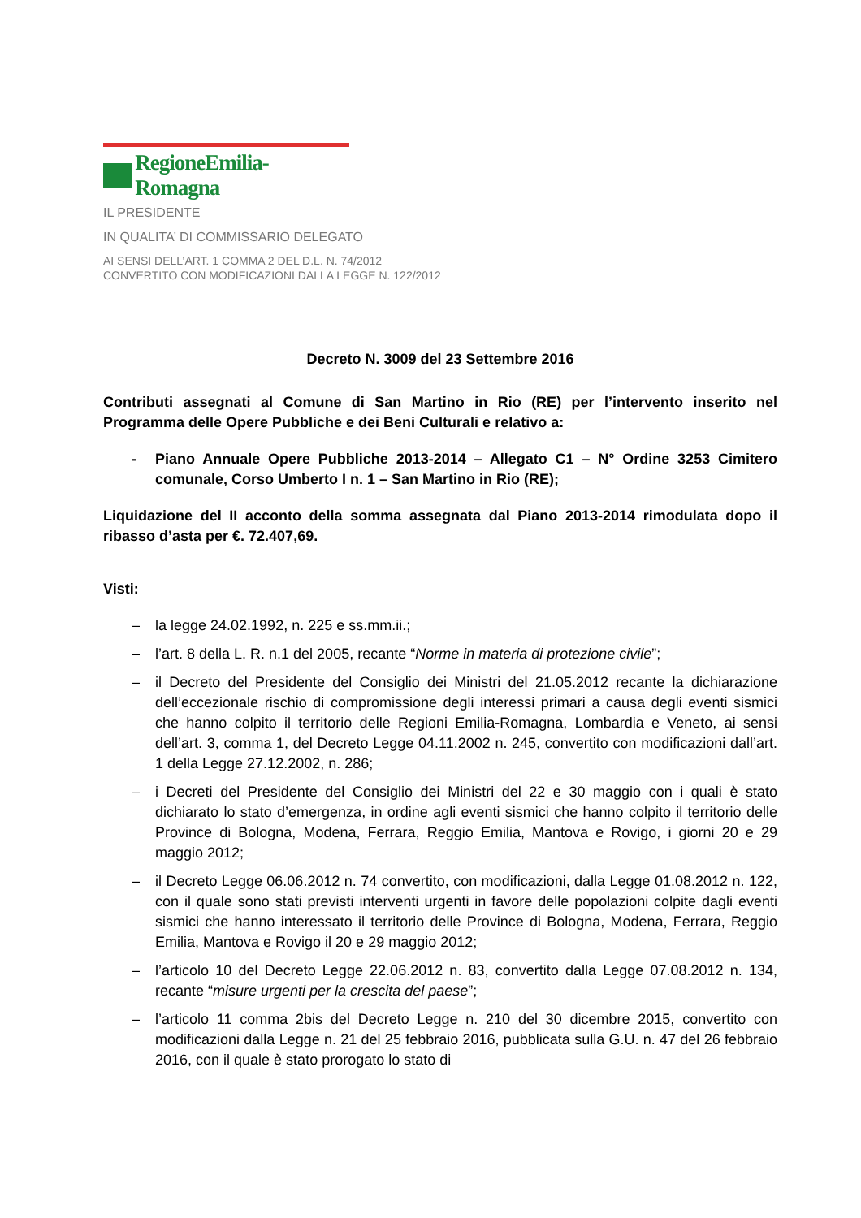RegioneEmilia-Romagna
IL PRESIDENTE
IN QUALITA’ DI COMMISSARIO DELEGATO
AI SENSI DELL’ART. 1 COMMA 2 DEL D.L. N. 74/2012
CONVERTITO CON MODIFICAZIONI DALLA LEGGE N. 122/2012
Decreto N. 3009 del 23 Settembre 2016
Contributi assegnati al Comune di San Martino in Rio (RE) per l’intervento inserito nel Programma delle Opere Pubbliche e dei Beni Culturali e relativo a:
- Piano Annuale Opere Pubbliche 2013-2014 – Allegato C1 – N° Ordine 3253 Cimitero comunale, Corso Umberto I n. 1 – San Martino in Rio (RE);
Liquidazione del II acconto della somma assegnata dal Piano 2013-2014 rimodulata dopo il ribasso d’asta per €. 72.407,69.
Visti:
– la legge 24.02.1992, n. 225 e ss.mm.ii.;
– l’art. 8 della L. R. n.1 del 2005, recante “Norme in materia di protezione civile”;
– il Decreto del Presidente del Consiglio dei Ministri del 21.05.2012 recante la dichiarazione dell’eccezionale rischio di compromissione degli interessi primari a causa degli eventi sismici che hanno colpito il territorio delle Regioni Emilia-Romagna, Lombardia e Veneto, ai sensi dell’art. 3, comma 1, del Decreto Legge 04.11.2002 n. 245, convertito con modificazioni dall’art. 1 della Legge 27.12.2002, n. 286;
– i Decreti del Presidente del Consiglio dei Ministri del 22 e 30 maggio con i quali è stato dichiarato lo stato d’emergenza, in ordine agli eventi sismici che hanno colpito il territorio delle Province di Bologna, Modena, Ferrara, Reggio Emilia, Mantova e Rovigo, i giorni 20 e 29 maggio 2012;
– il Decreto Legge 06.06.2012 n. 74 convertito, con modificazioni, dalla Legge 01.08.2012 n. 122, con il quale sono stati previsti interventi urgenti in favore delle popolazioni colpite dagli eventi sismici che hanno interessato il territorio delle Province di Bologna, Modena, Ferrara, Reggio Emilia, Mantova e Rovigo il 20 e 29 maggio 2012;
– l’articolo 10 del Decreto Legge 22.06.2012 n. 83, convertito dalla Legge 07.08.2012 n. 134, recante “misure urgenti per la crescita del paese”;
– l’articolo 11 comma 2bis del Decreto Legge n. 210 del 30 dicembre 2015, convertito con modificazioni dalla Legge n. 21 del 25 febbraio 2016, pubblicata sulla G.U. n. 47 del 26 febbraio 2016, con il quale è stato prorogato lo stato di